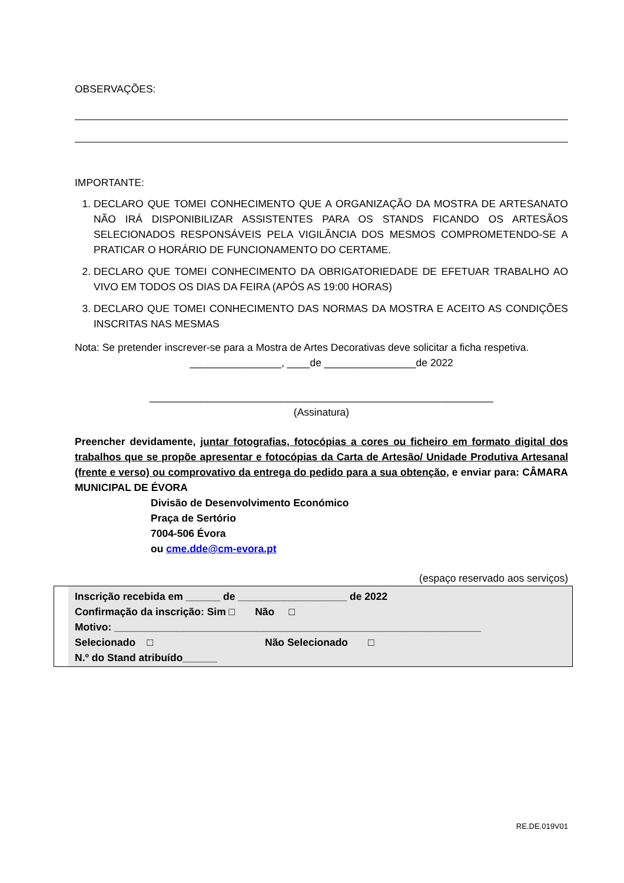OBSERVAÇÕES:
IMPORTANTE:
1. DECLARO QUE TOMEI CONHECIMENTO QUE A ORGANIZAÇÃO DA MOSTRA DE ARTESANATO NÃO IRÁ DISPONIBILIZAR ASSISTENTES PARA OS STANDS FICANDO OS ARTESÃOS SELECIONADOS RESPONSÁVEIS PELA VIGILÂNCIA DOS MESMOS COMPROMETENDO-SE A PRATICAR O HORÁRIO DE FUNCIONAMENTO DO CERTAME.
2. DECLARO QUE TOMEI CONHECIMENTO DA OBRIGATORIEDADE DE EFETUAR TRABALHO AO VIVO EM TODOS OS DIAS DA FEIRA (APÓS AS 19:00 HORAS)
3. DECLARO QUE TOMEI CONHECIMENTO DAS NORMAS DA MOSTRA E ACEITO AS CONDIÇÕES INSCRITAS NAS MESMAS
Nota: Se pretender inscrever-se para a Mostra de Artes Decorativas deve solicitar a ficha respetiva.
________________, ____de ________________de 2022
____________________________________________________________
(Assinatura)
Preencher devidamente, juntar fotografias, fotocópias a cores ou ficheiro em formato digital dos trabalhos que se propõe apresentar e fotocópias da Carta de Artesão/ Unidade Produtiva Artesanal (frente e verso) ou comprovativo da entrega do pedido para a sua obtenção, e enviar para: CÂMARA MUNICIPAL DE ÉVORA
Divisão de Desenvolvimento Económico
Praça de Sertório
7004-506 Évora
ou cme.dde@cm-evora.pt
(espaço reservado aos serviços)
Inscrição recebida em ______ de ___________________ de 2022
Confirmação da inscrição: Sim □ Não □
Motivo: ________________________________________________________________
Selecionado □ Não Selecionado □
N.º do Stand atribuído______
RE.DE.019V01